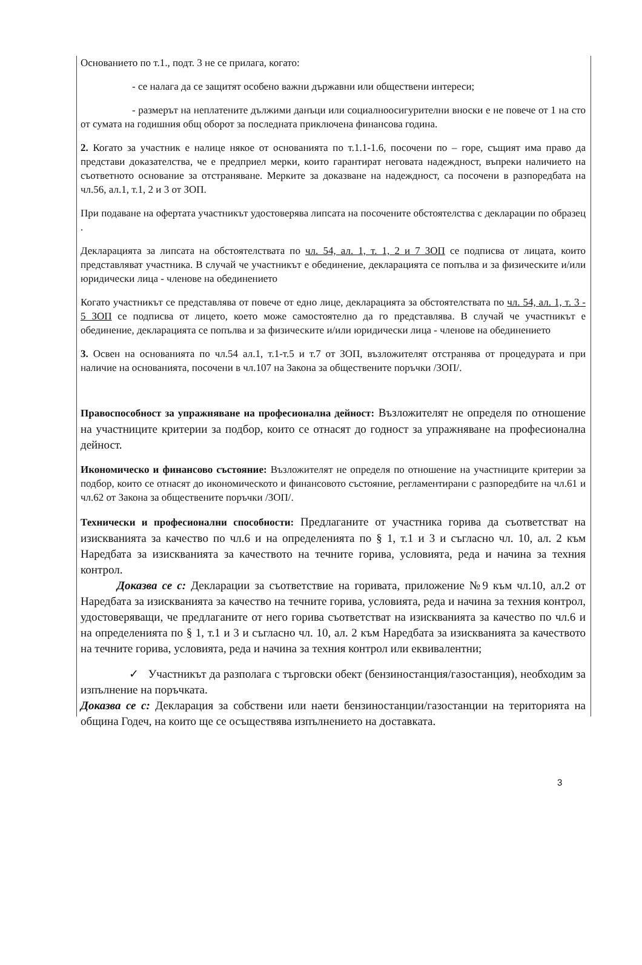Основанието по т.1., подт. 3 не се прилага, когато:
- се налага да се защитят особено важни държавни или обществени интереси;
- размерът на неплатените дължими данъци или социалноосигурителни вноски е не повече от 1 на сто от сумата на годишния общ оборот за последната приключена финансова година.
2. Когато за участник е налице някое от основанията по т.1.1-1.6, посочени по – горе, същият има право да представи доказателства, че е предприел мерки, които гарантират неговата надеждност, въпреки наличието на съответното основание за отстраняване. Мерките за доказване на надеждност, са посочени в разпоредбата на чл.56, ал.1, т.1, 2 и 3 от ЗОП.
При подаване на офертата участникът удостоверява липсата на посочените обстоятелства с декларации по образец .
Декларацията за липсата на обстоятелствата по чл. 54, ал. 1, т. 1, 2 и 7 ЗОП се подписва от лицата, които представляват участника. В случай че участникът е обединение, декларацията се попълва и за физическите и/или юридически лица - членове на обединението
Когато участникът се представлява от повече от едно лице, декларацията за обстоятелствата по чл. 54, ал. 1, т. 3 - 5 ЗОП се подписва от лицето, което може самостоятелно да го представлява. В случай че участникът е обединение, декларацията се попълва и за физическите и/или юридически лица - членове на обединението
3. Освен на основанията по чл.54 ал.1, т.1-т.5 и т.7 от ЗОП, възложителят отстранява от процедурата и при наличие на основанията, посочени в чл.107 на Закона за обществените поръчки /ЗОП/.
Правоспособност за упражняване на професионална дейност: Възложителят не определя по отношение на участниците критерии за подбор, които се отнасят до годност за упражняване на професионална дейност.
Икономическо и финансово състояние: Възложителят не определя по отношение на участниците критерии за подбор, които се отнасят до икономическото и финансовото състояние, регламентирани с разпоредбите на чл.61 и чл.62 от Закона за обществените поръчки /ЗОП/.
Технически и професионални способности: Предлаганите от участника горива да съответстват на изискванията за качество по чл.6 и на определенията по § 1, т.1 и 3 и съгласно чл. 10, ал. 2 към Наредбата за изискванията за качеството на течните горива, условията, реда и начина за техния контрол.
Доказва се с: Декларации за съответствие на горивата, приложение №9 към чл.10, ал.2 от Наредбата за изискванията за качество на течните горива, условията, реда и начина за техния контрол, удостоверяващи, че предлаганите от него горива съответстват на изискванията за качество по чл.6 и на определенията по § 1, т.1 и 3 и съгласно чл. 10, ал. 2 към Наредбата за изискванията за качеството на течните горива, условията, реда и начина за техния контрол или еквивалентни;
✓ Участникът да разполага с търговски обект (бензиностанция/газостанция), необходим за изпълнение на поръчката.
Доказва се с: Декларация за собствени или наети бензиностанции/газостанции на територията на община Годеч, на които ще се осъществява изпълнението на доставката.
3